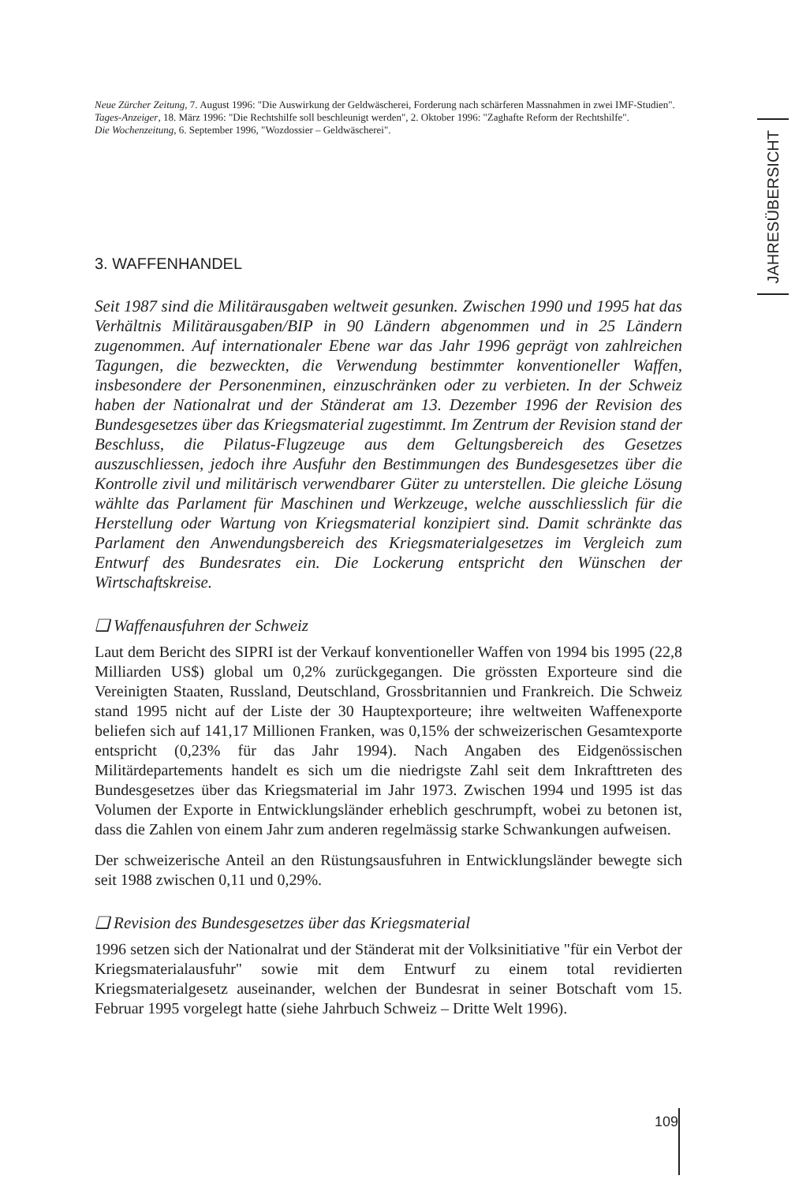JAHRESÜBERSICHT
Neue Zürcher Zeitung, 7. August 1996: "Die Auswirkung der Geldwäscherei, Forderung nach schärferen Massnahmen in zwei IMF-Studien".
Tages-Anzeiger, 18. März 1996: "Die Rechtshilfe soll beschleunigt werden", 2. Oktober 1996: "Zaghafte Reform der Rechtshilfe".
Die Wochenzeitung, 6. September 1996, "Wozdossier – Geldwäscherei".
3. WAFFENHANDEL
Seit 1987 sind die Militärausgaben weltweit gesunken. Zwischen 1990 und 1995 hat das Verhältnis Militärausgaben/BIP in 90 Ländern abgenommen und in 25 Ländern zugenommen. Auf internationaler Ebene war das Jahr 1996 geprägt von zahlreichen Tagungen, die bezweckten, die Verwendung bestimmter konventioneller Waffen, insbesondere der Personenminen, einzuschränken oder zu verbieten. In der Schweiz haben der Nationalrat und der Ständerat am 13. Dezember 1996 der Revision des Bundesgesetzes über das Kriegsmaterial zugestimmt. Im Zentrum der Revision stand der Beschluss, die Pilatus-Flugzeuge aus dem Geltungsbereich des Gesetzes auszuschliessen, jedoch ihre Ausfuhr den Bestimmungen des Bundesgesetzes über die Kontrolle zivil und militärisch verwendbarer Güter zu unterstellen. Die gleiche Lösung wählte das Parlament für Maschinen und Werkzeuge, welche ausschliesslich für die Herstellung oder Wartung von Kriegsmaterial konzipiert sind. Damit schränkte das Parlament den Anwendungsbereich des Kriegsmaterialgesetzes im Vergleich zum Entwurf des Bundesrates ein. Die Lockerung entspricht den Wünschen der Wirtschaftskreise.
❑ Waffenausfuhren der Schweiz
Laut dem Bericht des SIPRI ist der Verkauf konventioneller Waffen von 1994 bis 1995 (22,8 Milliarden US$) global um 0,2% zurückgegangen. Die grössten Exporteure sind die Vereinigten Staaten, Russland, Deutschland, Grossbritannien und Frankreich. Die Schweiz stand 1995 nicht auf der Liste der 30 Hauptexporteure; ihre weltweiten Waffenexporte beliefen sich auf 141,17 Millionen Franken, was 0,15% der schweizerischen Gesamtexporte entspricht (0,23% für das Jahr 1994). Nach Angaben des Eidgenössischen Militärdepartements handelt es sich um die niedrigste Zahl seit dem Inkrafttreten des Bundesgesetzes über das Kriegsmaterial im Jahr 1973. Zwischen 1994 und 1995 ist das Volumen der Exporte in Entwicklungsländer erheblich geschrumpft, wobei zu betonen ist, dass die Zahlen von einem Jahr zum anderen regelmässig starke Schwankungen aufweisen.
Der schweizerische Anteil an den Rüstungsausfuhren in Entwicklungsländer bewegte sich seit 1988 zwischen 0,11 und 0,29%.
❑ Revision des Bundesgesetzes über das Kriegsmaterial
1996 setzen sich der Nationalrat und der Ständerat mit der Volksinitiative "für ein Verbot der Kriegsmaterialausfuhr" sowie mit dem Entwurf zu einem total revidierten Kriegsmaterialgesetz auseinander, welchen der Bundesrat in seiner Botschaft vom 15. Februar 1995 vorgelegt hatte (siehe Jahrbuch Schweiz – Dritte Welt 1996).
109